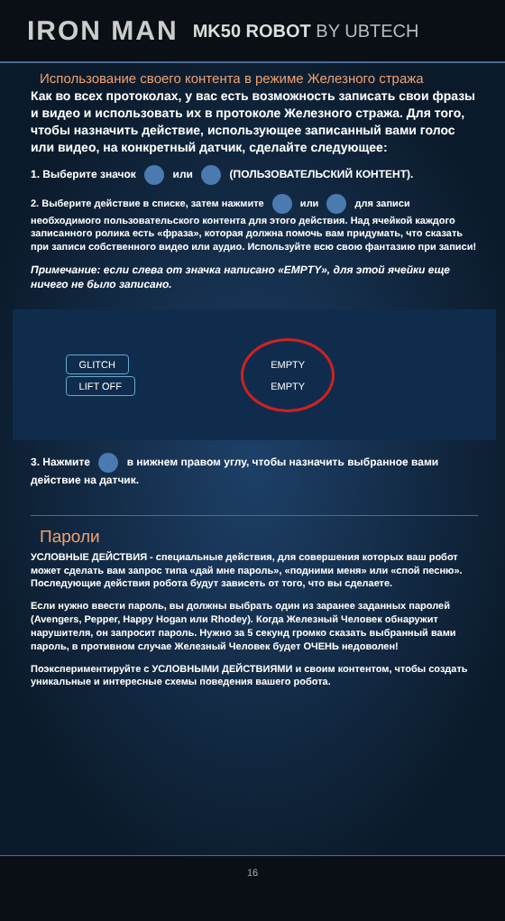IRON MAN
MK50 ROBOT BY UBTECH
Использование своего контента в режиме Железного стража
Как во всех протоколах, у вас есть возможность записать свои фразы и видео и использовать их в протоколе Железного стража. Для того, чтобы назначить действие, использующее записанный вами голос или видео, на конкретный датчик, сделайте следующее:
1. Выберите значок или (ПОЛЬЗОВАТЕЛЬСКИЙ КОНТЕНТ).
2. Выберите действие в списке, затем нажмите или для записи необходимого пользовательского контента для этого действия. Над ячейкой каждого записанного ролика есть «фраза», которая должна помочь вам придумать, что сказать при записи собственного видео или аудио. Используйте всю свою фантазию при записи!
Примечание: если слева от значка написано «EMPTY», для этой ячейки еще ничего не было записано.
GLITCH
LIFT OFF
EMPTY
EMPTY
3. Нажмите в нижнем правом углу, чтобы назначить выбранное вами действие на датчик.
Пароли
УСЛОВНЫЕ ДЕЙСТВИЯ - специальные действия, для совершения которых ваш робот может сделать вам запрос типа «дай мне пароль», «подними меня» или «спой песню». Последующие действия робота будут зависеть от того, что вы сделаете.
Если нужно ввести пароль, вы должны выбрать один из заранее заданных паролей (Avengers, Pepper, Happy Hogan или Rhodey). Когда Железный Человек обнаружит нарушителя, он запросит пароль. Нужно за 5 секунд громко сказать выбранный вами пароль, в противном случае Железный Человек будет ОЧЕНЬ недоволен!
Поэкспериментируйте с УСЛОВНЫМИ ДЕЙСТВИЯМИ и своим контентом, чтобы создать уникальные и интересные схемы поведения вашего робота.
16